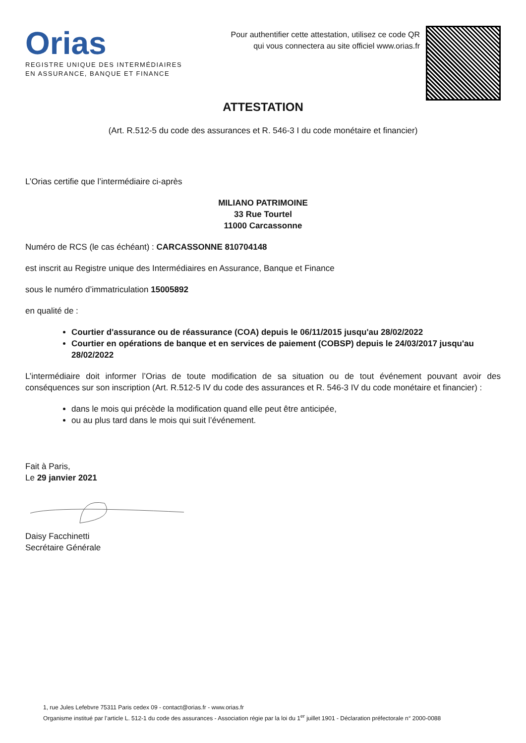Orias
REGISTRE UNIQUE DES INTERMÉDIAIRES
EN ASSURANCE, BANQUE ET FINANCE
Pour authentifier cette attestation, utilisez ce code QR
qui vous connectera au site officiel www.orias.fr
ATTESTATION
(Art. R.512-5 du code des assurances et R. 546-3 I du code monétaire et financier)
L’Orias certifie que l’intermédiaire ci-après
MILIANO PATRIMOINE
33 Rue Tourtel
11000 Carcassonne
Numéro de RCS (le cas échéant) : CARCASSONNE 810704148
est inscrit au Registre unique des Intermédiaires en Assurance, Banque et Finance
sous le numéro d’immatriculation 15005892
en qualité de :
Courtier d'assurance ou de réassurance (COA) depuis le 06/11/2015 jusqu'au 28/02/2022
Courtier en opérations de banque et en services de paiement (COBSP) depuis le 24/03/2017 jusqu'au 28/02/2022
L’intermédiaire doit informer l’Orias de toute modification de sa situation ou de tout événement pouvant avoir des conséquences sur son inscription (Art. R.512-5 IV du code des assurances et R. 546-3 IV du code monétaire et financier) :
dans le mois qui précède la modification quand elle peut être anticipée,
ou au plus tard dans le mois qui suit l’événement.
Fait à Paris,
Le 29 janvier 2021
Daisy Facchinetti
Secrétaire Générale
1, rue Jules Lefebvre 75311 Paris cedex 09 - contact@orias.fr - www.orias.fr
Organisme institué par l’article L. 512-1 du code des assurances - Association régie par la loi du 1<sup>er</sup> juillet 1901 - Déclaration préfectorale n° 2000-0088